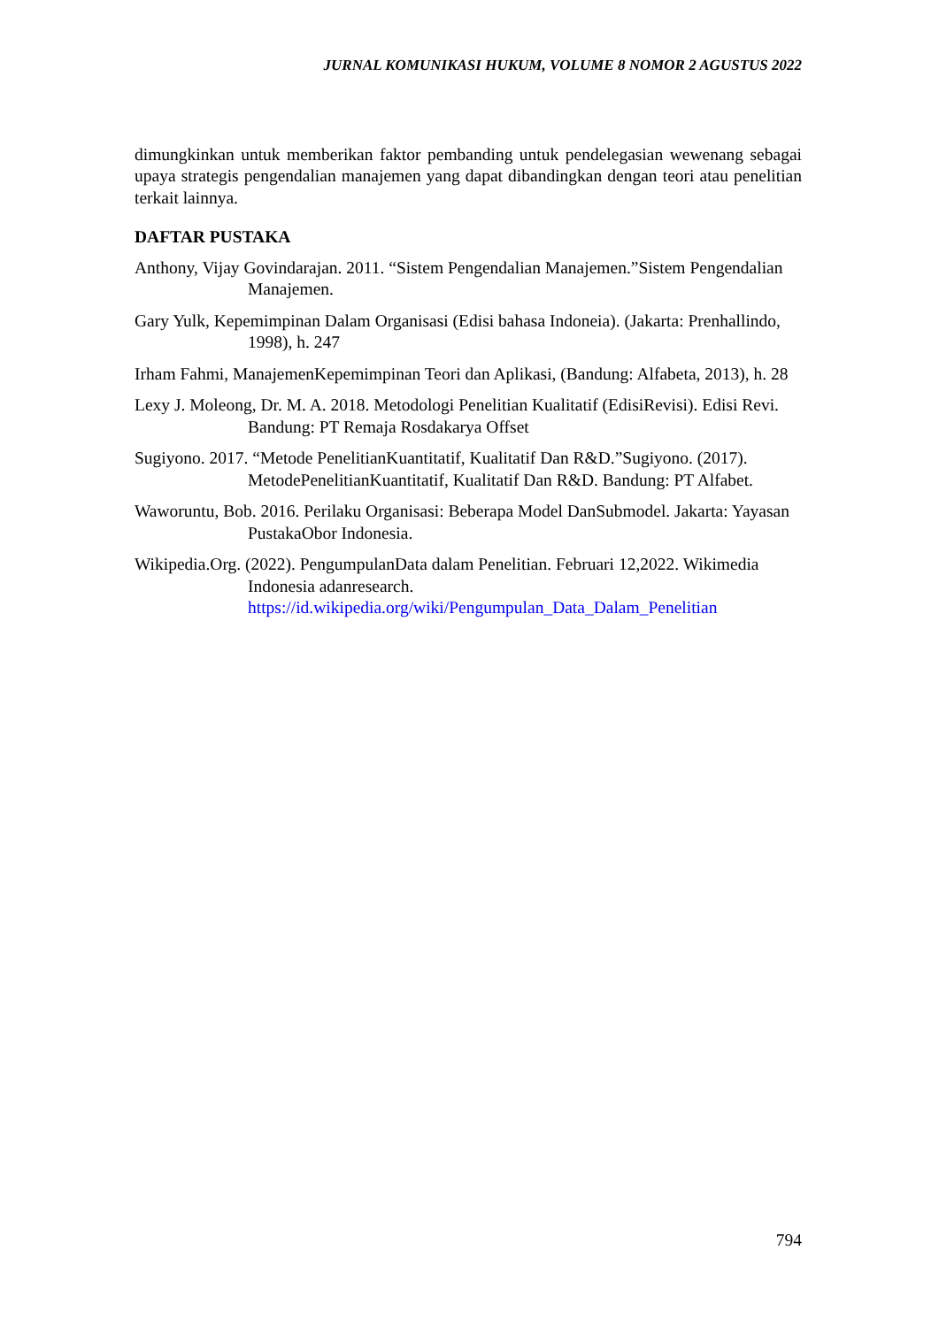JURNAL KOMUNIKASI HUKUM, VOLUME 8 NOMOR 2 AGUSTUS 2022
dimungkinkan untuk memberikan faktor pembanding untuk pendelegasian wewenang sebagai upaya strategis pengendalian manajemen yang dapat dibandingkan dengan teori atau penelitian terkait lainnya.
DAFTAR PUSTAKA
Anthony, Vijay Govindarajan. 2011. “Sistem Pengendalian Manajemen.”Sistem Pengendalian Manajemen.
Gary Yulk, Kepemimpinan Dalam Organisasi (Edisi bahasa Indoneia). (Jakarta: Prenhallindo, 1998), h. 247
Irham Fahmi, ManajemenKepemimpinan Teori dan Aplikasi, (Bandung: Alfabeta, 2013), h. 28
Lexy J. Moleong, Dr. M. A. 2018. Metodologi Penelitian Kualitatif (EdisiRevisi). Edisi Revi. Bandung: PT Remaja Rosdakarya Offset
Sugiyono. 2017. “Metode PenelitianKuantitatif, Kualitatif Dan R&D.”Sugiyono. (2017). MetodePenelitianKuantitatif, Kualitatif Dan R&D. Bandung: PT Alfabet.
Waworuntu, Bob. 2016. Perilaku Organisasi: Beberapa Model DanSubmodel. Jakarta: Yayasan PustakaObor Indonesia.
Wikipedia.Org. (2022). PengumpulanData dalam Penelitian. Februari 12,2022. Wikimedia Indonesia adanresearch. https://id.wikipedia.org/wiki/Pengumpulan_Data_Dalam_Penelitian
794